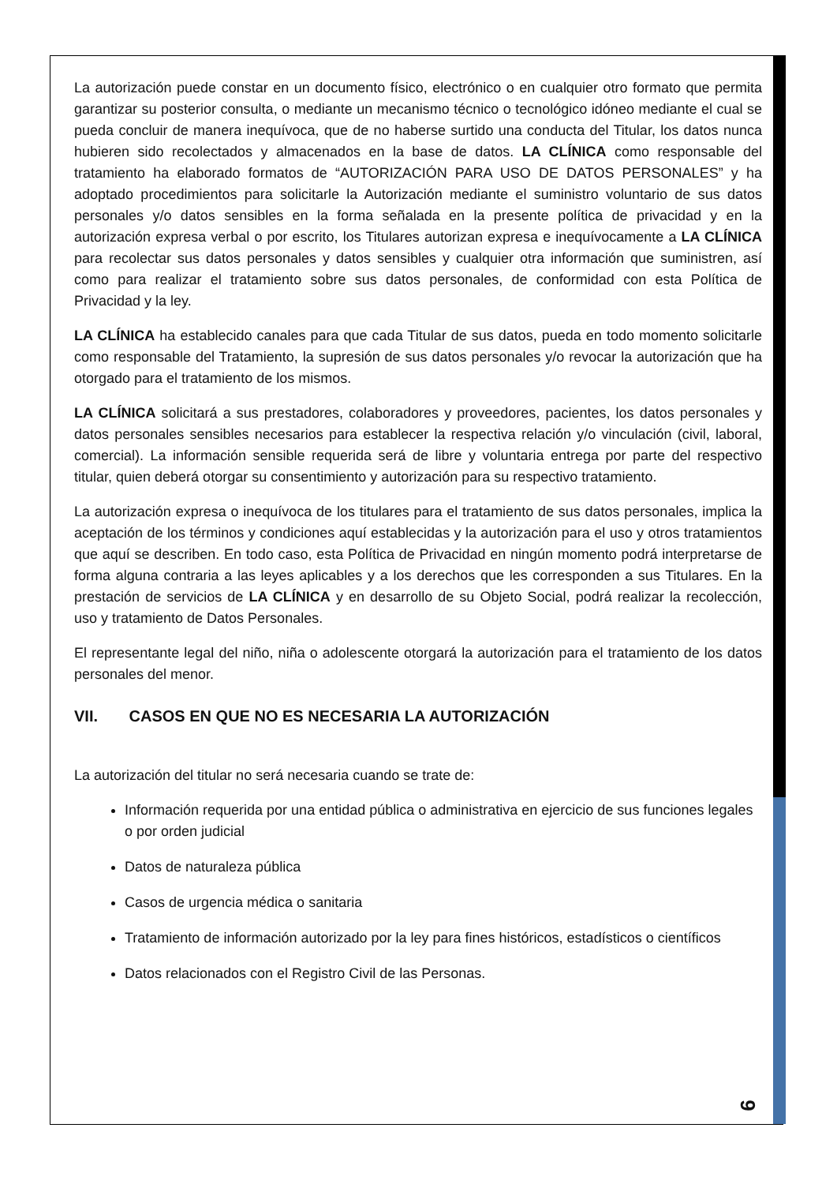La autorización puede constar en un documento físico, electrónico o en cualquier otro formato que permita garantizar su posterior consulta, o mediante un mecanismo técnico o tecnológico idóneo mediante el cual se pueda concluir de manera inequívoca, que de no haberse surtido una conducta del Titular, los datos nunca hubieren sido recolectados y almacenados en la base de datos. LA CLÍNICA como responsable del tratamiento ha elaborado formatos de “AUTORIZACIÓN PARA USO DE DATOS PERSONALES” y ha adoptado procedimientos para solicitarle la Autorización mediante el suministro voluntario de sus datos personales y/o datos sensibles en la forma señalada en la presente política de privacidad y en la autorización expresa verbal o por escrito, los Titulares autorizan expresa e inequívocamente a LA CLÍNICA para recolectar sus datos personales y datos sensibles y cualquier otra información que suministren, así como para realizar el tratamiento sobre sus datos personales, de conformidad con esta Política de Privacidad y la ley.
LA CLÍNICA ha establecido canales para que cada Titular de sus datos, pueda en todo momento solicitarle como responsable del Tratamiento, la supresión de sus datos personales y/o revocar la autorización que ha otorgado para el tratamiento de los mismos.
LA CLÍNICA solicitará a sus prestadores, colaboradores y proveedores, pacientes, los datos personales y datos personales sensibles necesarios para establecer la respectiva relación y/o vinculación (civil, laboral, comercial). La información sensible requerida será de libre y voluntaria entrega por parte del respectivo titular, quien deberá otorgar su consentimiento y autorización para su respectivo tratamiento.
La autorización expresa o inequívoca de los titulares para el tratamiento de sus datos personales, implica la aceptación de los términos y condiciones aquí establecidas y la autorización para el uso y otros tratamientos que aquí se describen. En todo caso, esta Política de Privacidad en ningún momento podrá interpretarse de forma alguna contraria a las leyes aplicables y a los derechos que les corresponden a sus Titulares. En la prestación de servicios de LA CLÍNICA y en desarrollo de su Objeto Social, podrá realizar la recolección, uso y tratamiento de Datos Personales.
El representante legal del niño, niña o adolescente otorgará la autorización para el tratamiento de los datos personales del menor.
VII. CASOS EN QUE NO ES NECESARIA LA AUTORIZACIÓN
La autorización del titular no será necesaria cuando se trate de:
Información requerida por una entidad pública o administrativa en ejercicio de sus funciones legales o por orden judicial
Datos de naturaleza pública
Casos de urgencia médica o sanitaria
Tratamiento de información autorizado por la ley para fines históricos, estadísticos o científicos
Datos relacionados con el Registro Civil de las Personas.
9